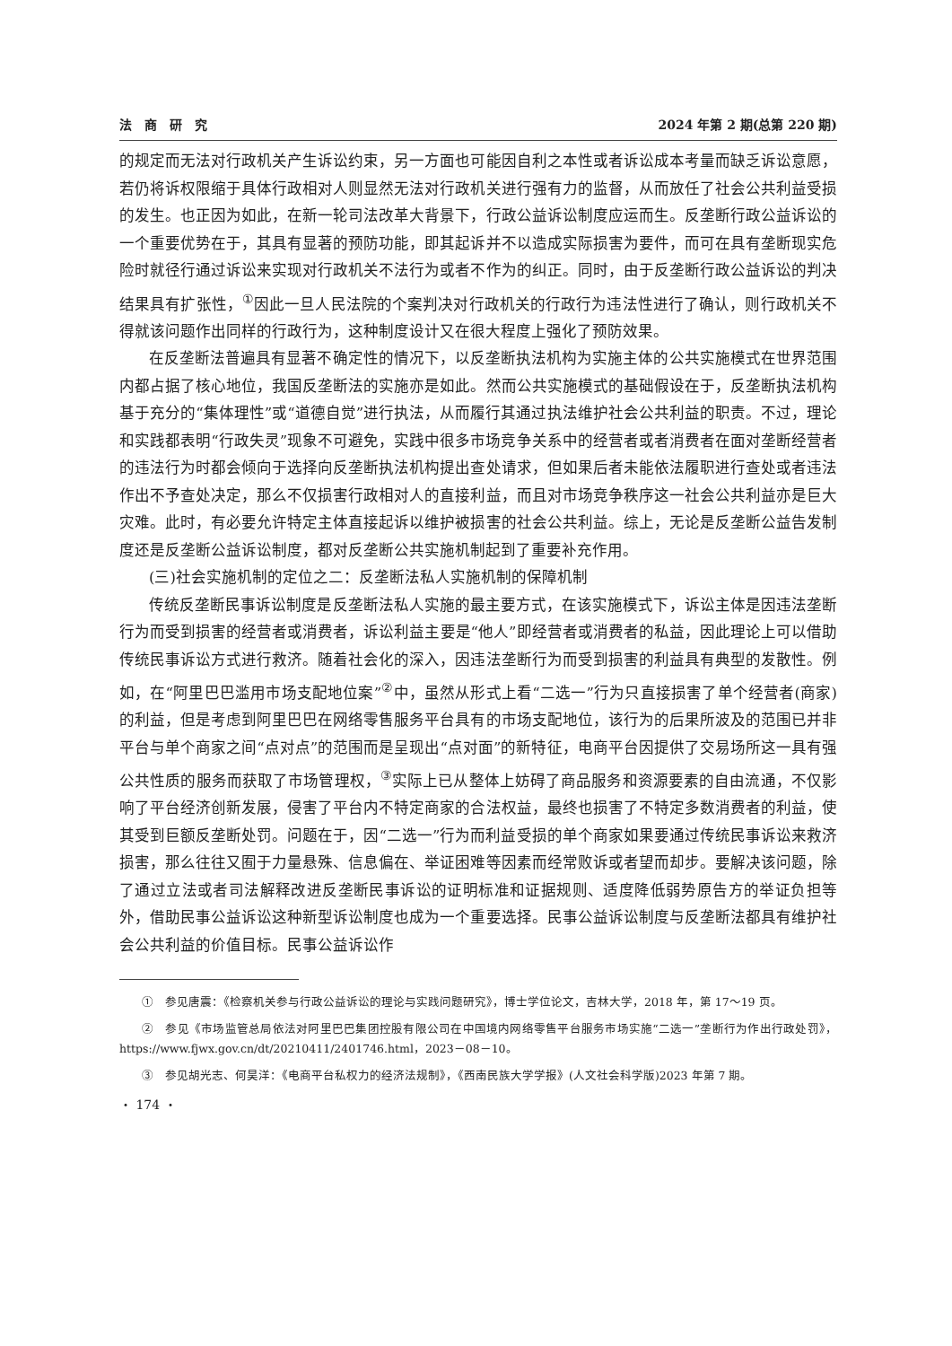法　商　研　究 2024 年第 2 期(总第 220 期)
的规定而无法对行政机关产生诉讼约束，另一方面也可能因自利之本性或者诉讼成本考量而缺乏诉讼意愿，若仍将诉权限缩于具体行政相对人则显然无法对行政机关进行强有力的监督，从而放任了社会公共利益受损的发生。也正因为如此，在新一轮司法改革大背景下，行政公益诉讼制度应运而生。反垄断行政公益诉讼的一个重要优势在于，其具有显著的预防功能，即其起诉并不以造成实际损害为要件，而可在具有垄断现实危险时就径行通过诉讼来实现对行政机关不法行为或者不作为的纠正。同时，由于反垄断行政公益诉讼的判决结果具有扩张性，<sup>①</sup>因此一旦人民法院的个案判决对行政机关的行政行为违法性进行了确认，则行政机关不得就该问题作出同样的行政行为，这种制度设计又在很大程度上强化了预防效果。
在反垄断法普遍具有显著不确定性的情况下，以反垄断执法机构为实施主体的公共实施模式在世界范围内都占据了核心地位，我国反垄断法的实施亦是如此。然而公共实施模式的基础假设在于，反垄断执法机构基于充分的“集体理性”或“道德自觉”进行执法，从而履行其通过执法维护社会公共利益的职责。不过，理论和实践都表明“行政失灵”现象不可避免，实践中很多市场竞争关系中的经营者或者消费者在面对垄断经营者的违法行为时都会倾向于选择向反垄断执法机构提出查处请求，但如果后者未能依法履职进行查处或者违法作出不予查处决定，那么不仅损害行政相对人的直接利益，而且对市场竞争秩序这一社会公共利益亦是巨大灾难。此时，有必要允许特定主体直接起诉以维护被损害的社会公共利益。综上，无论是反垄断公益告发制度还是反垄断公益诉讼制度，都对反垄断公共实施机制起到了重要补充作用。
(三)社会实施机制的定位之二：反垄断法私人实施机制的保障机制
传统反垄断民事诉讼制度是反垄断法私人实施的最主要方式，在该实施模式下，诉讼主体是因违法垄断行为而受到损害的经营者或消费者，诉讼利益主要是“他人”即经营者或消费者的私益，因此理论上可以借助传统民事诉讼方式进行救济。随着社会化的深入，因违法垄断行为而受到损害的利益具有典型的发散性。例如，在“阿里巴巴滥用市场支配地位案”<sup>②</sup>中，虽然从形式上看“二选一”行为只直接损害了单个经营者(商家)的利益，但是考虑到阿里巴巴在网络零售服务平台具有的市场支配地位，该行为的后果所波及的范围已并非平台与单个商家之间“点对点”的范围而是呈现出“点对面”的新特征，电商平台因提供了交易场所这一具有强公共性质的服务而获取了市场管理权，<sup>③</sup>实际上已从整体上妨碍了商品服务和资源要素的自由流通，不仅影响了平台经济创新发展，侵害了平台内不特定商家的合法权益，最终也损害了不特定多数消费者的利益，使其受到巨额反垄断处罚。问题在于，因“二选一”行为而利益受损的单个商家如果要通过传统民事诉讼来救济损害，那么往往又囿于力量悬殊、信息偏在、举证困难等因素而经常败诉或者望而却步。要解决该问题，除了通过立法或者司法解释改进反垄断民事诉讼的证明标准和证据规则、适度降低弱势原告方的举证负担等外，借助民事公益诉讼这种新型诉讼制度也成为一个重要选择。民事公益诉讼制度与反垄断法都具有维护社会公共利益的价值目标。民事公益诉讼作
①　参见唐震：《检察机关参与行政公益诉讼的理论与实践问题研究》，博士学位论文，吉林大学，2018 年，第 17～19 页。
②　参见《市场监管总局依法对阿里巴巴集团控股有限公司在中国境内网络零售平台服务市场实施“二选一”垄断行为作出行政处罚》，https://www.fjwx.gov.cn/dt/20210411/2401746.html，2023－08－10。
③　参见胡光志、何昊洋：《电商平台私权力的经济法规制》，《西南民族大学学报》(人文社会科学版)2023 年第 7 期。
・ 174 ・